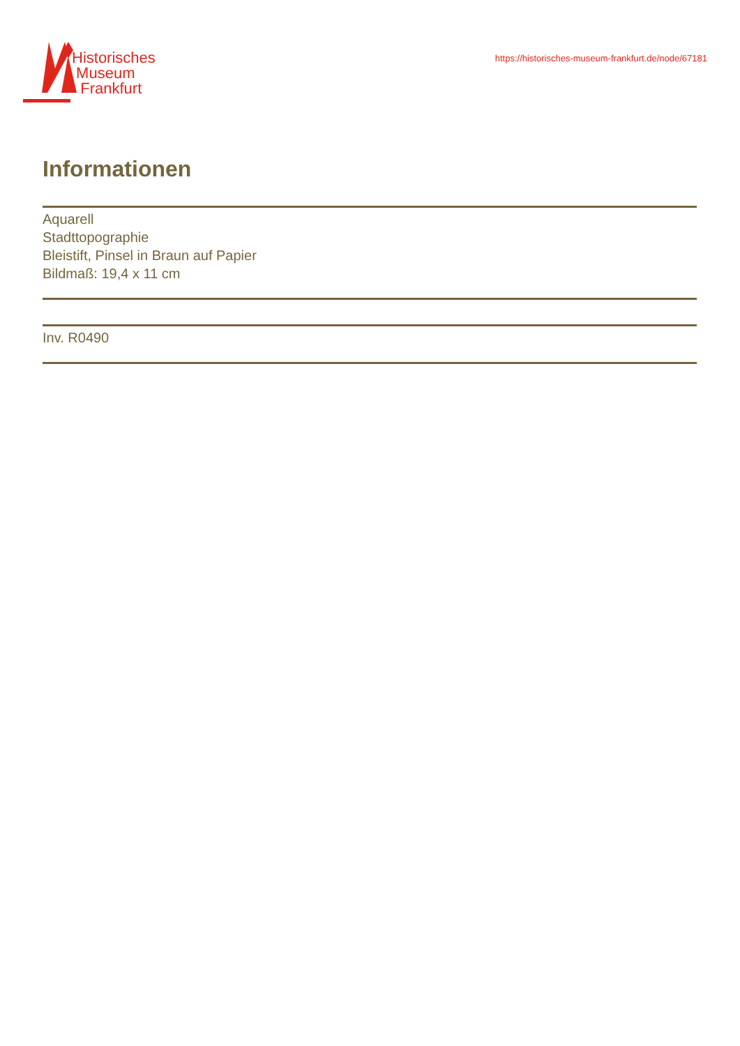Historisches
Museum
Frankfurt
https://historisches-museum-frankfurt.de/node/67181
Informationen
Aquarell
Stadttopographie
Bleistift, Pinsel in Braun auf Papier
Bildmaß: 19,4 x 11 cm
Inv. R0490